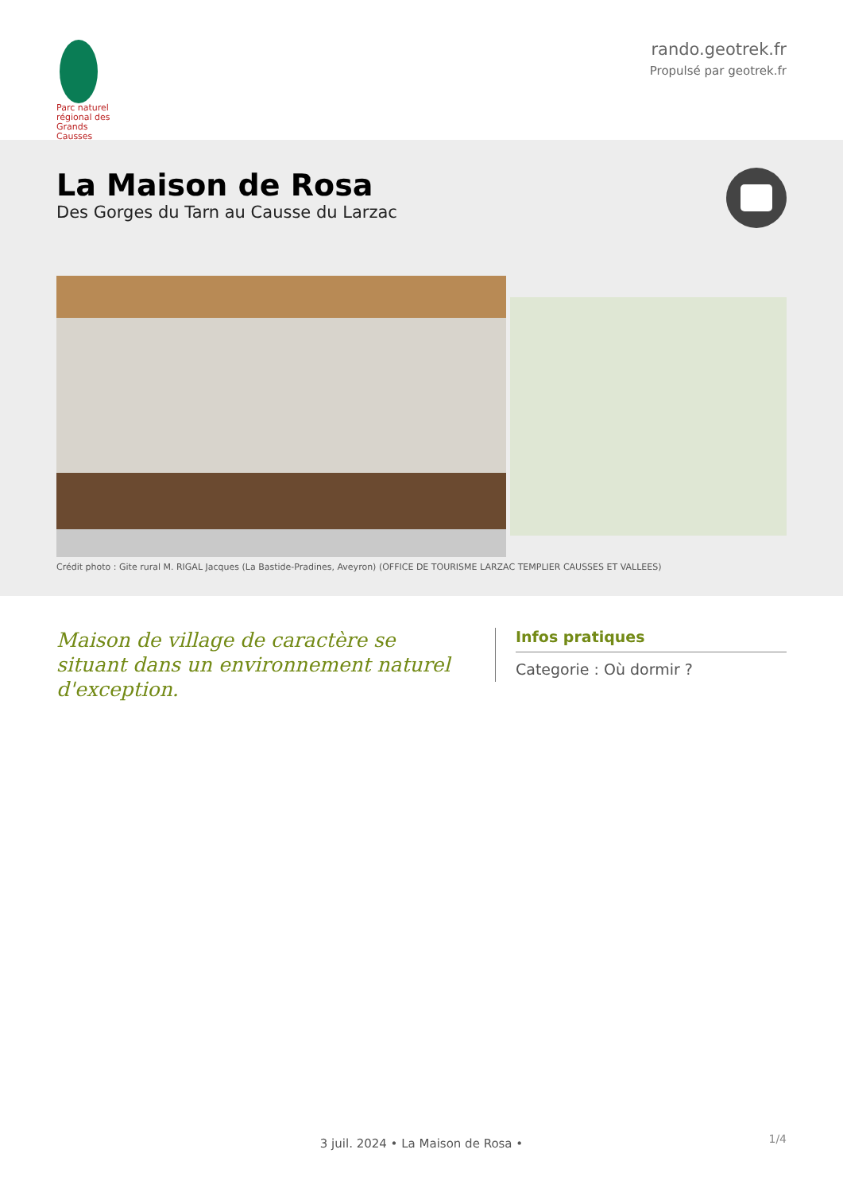Parc naturel régional des Grands Causses
rando.geotrek.fr
Propulsé par geotrek.fr
La Maison de Rosa
Des Gorges du Tarn au Causse du Larzac
Crédit photo : Gite rural M. RIGAL Jacques (La Bastide-Pradines, Aveyron) (OFFICE DE TOURISME LARZAC TEMPLIER CAUSSES ET VALLEES)
Maison de village de caractère se situant dans un environnement naturel d'exception.
Infos pratiques
Categorie : Où dormir ?
1/4 3 juil. 2024 • La Maison de Rosa •